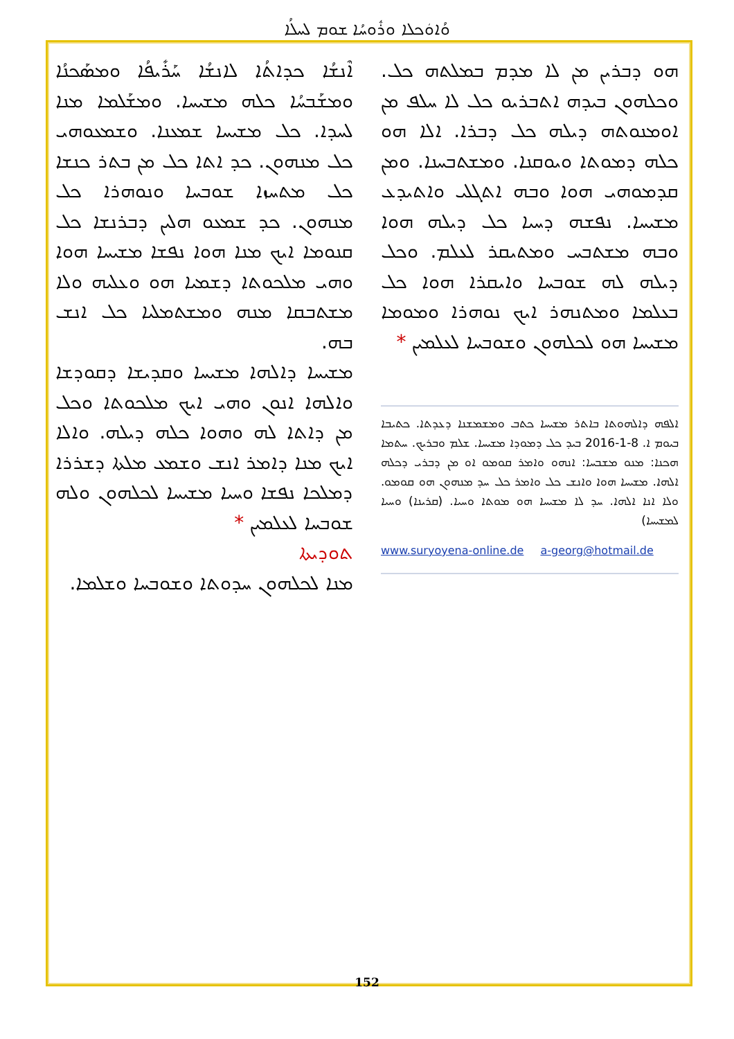ܘܳܐܘܿܟܠܐ ܘܪܽܘܚܳܐ ܫܘܡ ܠܚܠܳܐ
ܐܶܢܫܳܐ ܟܕܐܬܳܐ ܠܐܢܫܳܐ ܚܰܪܺܝܦܳܐ ܘܡܣܰܟܢܳܐ ܘܡܫܰܒܚܳܐ ܟܠܗ ܡܫܝܚܐ. ܘܡܫܰܠܡܐ ܡܢܐ ܠܚܕܐ. ܟܠ ܡܫܝܚܐ ܫܡܥܢܐ. ܘܫܡܥܘܗܝ ܟܠ ܡܢܗܘܢ. ܟܕ ܐܬܐ ܟܠ ܡܢ ܒܬܪ ܟܢܫܐ ܟܠ ܡܬܚܙܐ ܫܘܒܚܐ ܘܢܘܗܪܐ ܟܠ ܡܢܗܘܢ. ܟܕ ܫܡܥܘ ܗܠܝܢ ܕܒܪܢܫܐ ܟܠ ܩܢܘܡܐ ܐܝܟ ܡܢܐ ܗܘܐ ܢܦܫܐ ܡܫܝܚܐ ܗܘܐ ܘܗܝ ܡܠܟܘܬܐ ܕܫܡܝܐ ܗܘ ܘܥܠܝܗ ܘܠܐ ܡܫܬܒܩܐ ܡܢܗ ܘܡܫܬܡܠܝܐ ܟܠ ܐܢܫ ܒܗ.
ܡܫܝܚܐ ܕܐܠܗܐ ܡܫܝܚܐ ܘܩܕܝܫܐ ܕܩܘܕܫܐ ܘܐܠܗܐ ܐܢܘܢ ܘܗܝ ܐܝܟ ܡܠܟܘܬܐ ܘܟܠ ܡܢ ܕܐܬܐ ܠܗ ܘܗܘܐ ܟܠܗ ܕܝܠܗ. ܘܐܠܐ ܐܝܟ ܡܢܐ ܕܐܡܪ ܐܢܫ ܘܫܡܥ ܡܠܬܐ ܕܫܪܪܐ ܕܡܠܟܐ ܢܦܫܐ ܘܚܝܐ ܡܫܝܚܐ ܠܟܠܗܘܢ ܘܠܗ ܫܘܒܚܐ ܠܥܠܡܝܢ *
ܬܘܕܝܬܐ
ܡܢܐ ܠܟܠܗܘܢ ܚܕܘܬܐ ܘܫܘܒܚܐ ܘܫܠܡܐ.
ܗܘ ܕܒܪܝܢ ܡܢ ܠܐ ܡܕܡ ܒܡܠܬܗ ܟܠ. ܘܟܠܗܘܢ ܒܝܕܗ ܐܬܒܪܝܘ ܟܠ ܠܐ ܚܠܦ ܡܢ ܐܘܡܢܘܬܗ ܕܝܠܗ ܟܠ ܕܒܪܐ. ܐܠܐ ܗܘ ܟܠܗ ܕܡܘܬܐ ܘܝܘܩܢܐ. ܘܡܫܬܒܚܢܐ. ܘܡܢ ܩܕܡܘܗܝ ܗܘܐ ܘܒܗ ܐܬܓܠܝ ܘܐܬܝܕܥ ܡܫܝܚܐ. ܢܦܫܗ ܕܚܝܐ ܟܠ ܕܝܠܗ ܗܘܐ ܘܒܗ ܡܫܬܒܚ ܘܡܬܝܩܪ ܠܥܠܡ. ܘܟܠ ܕܝܠܗ ܠܗ ܫܘܒܚܐ ܘܐܝܩܪܐ ܗܘܐ ܟܠ ܒܥܠܡܐ ܘܡܬܢܗܪ ܐܝܟ ܢܘܗܪܐ ܘܡܘܡܐ ܡܫܝܚܐ ܗܘ ܠܟܠܗܘܢ ܘܫܘܒܚܐ ܠܥܠܡܝܢ *
ܐܠܦܗ ܕܐܠܗܘܬܐ ܒܐܬܪ ܡܫܝܚܐ ܟܬܒ ܘܡܫܡܫܢܐ ܕܥܕܬܐ. ܟܬܝܒܐ ܒܝܘܡ ܐ. 8-1-2016 ܒܝܕ ܟܠ ܕܡܘܕܐ ܡܫܝܚܐ. ܫܠܡ ܘܒܪܝܟ. ܚܬܡܐ ܗܟܢܐ: ܡܢܘ ܡܫܒܚܐ: ܐܢܗܘ ܘܐܡܪ ܩܘܡܘ ܐܘ ܡܢ ܕܒܪܝ ܕܟܠܗ ܐܠܗܐ. ܡܫܝܚܐ ܗܘܐ ܘܐܢܫ ܟܠ ܘܐܡܪ ܟܠ ܚܕ ܡܢܗܘܢ ܗܘ ܩܘܡܘ. ܘܠܐ ܐܢܐ ܐܠܗܐ. ܚܕ ܠܐ ܡܫܝܚܐ ܗܘ ܡܘܬܐ ܘܚܝܐ. (ܩܪܝܢܐ) ܘܚܝܐ ܠܡܫܝܚܐ)
www.suryoyena-online.de a-georg@hotmail.de
152